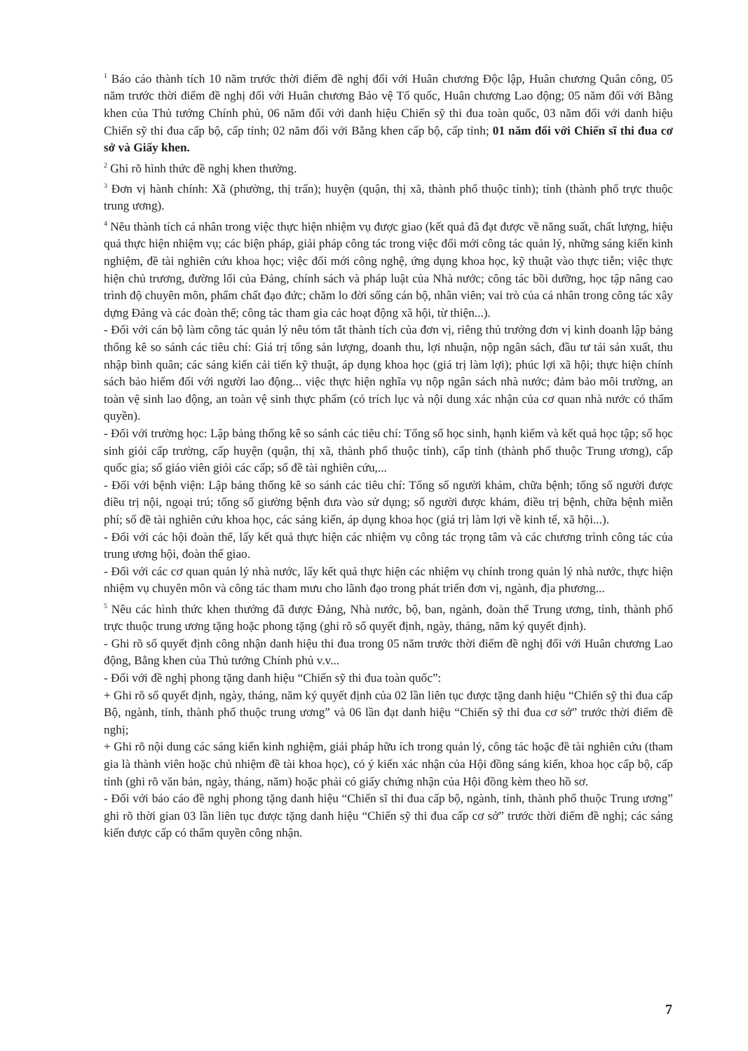<sup>1</sup> Báo cáo thành tích 10 năm trước thời điểm đề nghị đối với Huân chương Độc lập, Huân chương Quân công, 05 năm trước thời điểm đề nghị đối với Huân chương Bảo vệ Tổ quốc, Huân chương Lao động; 05 năm đối với Bằng khen của Thủ tướng Chính phủ, 06 năm đối với danh hiệu Chiến sỹ thi đua toàn quốc, 03 năm đối với danh hiệu Chiến sỹ thi đua cấp bộ, cấp tỉnh; 02 năm đối với Bằng khen cấp bộ, cấp tỉnh; 01 năm đối với Chiến sĩ thi đua cơ sở và Giấy khen.
<sup>2</sup> Ghi rõ hình thức đề nghị khen thưởng.
<sup>3</sup> Đơn vị hành chính: Xã (phường, thị trấn); huyện (quận, thị xã, thành phố thuộc tỉnh); tỉnh (thành phố trực thuộc trung ương).
<sup>4</sup> Nêu thành tích cá nhân trong việc thực hiện nhiệm vụ được giao (kết quả đã đạt được về năng suất, chất lượng, hiệu quả thực hiện nhiệm vụ; các biện pháp, giải pháp công tác trong việc đổi mới công tác quản lý, những sáng kiến kinh nghiệm, đề tài nghiên cứu khoa học; việc đổi mới công nghệ, ứng dụng khoa học, kỹ thuật vào thực tiễn; việc thực hiện chủ trương, đường lối của Đảng, chính sách và pháp luật của Nhà nước; công tác bồi dưỡng, học tập nâng cao trình độ chuyên môn, phẩm chất đạo đức; chăm lo đời sống cán bộ, nhân viên; vai trò của cá nhân trong công tác xây dựng Đảng và các đoàn thể; công tác tham gia các hoạt động xã hội, từ thiện...).
- Đối với cán bộ làm công tác quản lý nêu tóm tắt thành tích của đơn vị, riêng thủ trưởng đơn vị kinh doanh lập bảng thống kê so sánh các tiêu chí: Giá trị tổng sản lượng, doanh thu, lợi nhuận, nộp ngân sách, đầu tư tái sản xuất, thu nhập bình quân; các sáng kiến cải tiến kỹ thuật, áp dụng khoa học (giá trị làm lợi); phúc lợi xã hội; thực hiện chính sách bảo hiểm đối với người lao động... việc thực hiện nghĩa vụ nộp ngân sách nhà nước; đảm bảo môi trường, an toàn vệ sinh lao động, an toàn vệ sinh thực phẩm (có trích lục và nội dung xác nhận của cơ quan nhà nước có thẩm quyền).
- Đối với trường học: Lập bảng thống kê so sánh các tiêu chí: Tổng số học sinh, hạnh kiểm và kết quả học tập; số học sinh giỏi cấp trường, cấp huyện (quận, thị xã, thành phố thuộc tỉnh), cấp tỉnh (thành phố thuộc Trung ương), cấp quốc gia; số giáo viên giỏi các cấp; số đề tài nghiên cứu,...
- Đối với bệnh viện: Lập bảng thống kê so sánh các tiêu chí: Tổng số người khám, chữa bệnh; tổng số người được điều trị nội, ngoại trú; tổng số giường bệnh đưa vào sử dụng; số người được khám, điều trị bệnh, chữa bệnh miễn phí; số đề tài nghiên cứu khoa học, các sáng kiến, áp dụng khoa học (giá trị làm lợi về kinh tế, xã hội...).
- Đối với các hội đoàn thể, lấy kết quả thực hiện các nhiệm vụ công tác trọng tâm và các chương trình công tác của trung ương hội, đoàn thể giao.
- Đối với các cơ quan quản lý nhà nước, lấy kết quả thực hiện các nhiệm vụ chính trong quản lý nhà nước, thực hiện nhiệm vụ chuyên môn và công tác tham mưu cho lãnh đạo trong phát triển đơn vị, ngành, địa phương...
<sup>5</sup> Nêu các hình thức khen thưởng đã được Đảng, Nhà nước, bộ, ban, ngành, đoàn thể Trung ương, tỉnh, thành phố trực thuộc trung ương tặng hoặc phong tặng (ghi rõ số quyết định, ngày, tháng, năm ký quyết định).
- Ghi rõ số quyết định công nhận danh hiệu thi đua trong 05 năm trước thời điểm đề nghị đối với Huân chương Lao động, Bằng khen của Thủ tướng Chính phủ v.v...
- Đối với đề nghị phong tặng danh hiệu “Chiến sỹ thi đua toàn quốc”:
+ Ghi rõ số quyết định, ngày, tháng, năm ký quyết định của 02 lần liên tục được tặng danh hiệu “Chiến sỹ thi đua cấp Bộ, ngành, tỉnh, thành phố thuộc trung ương” và 06 lần đạt danh hiệu “Chiến sỹ thi đua cơ sở” trước thời điểm đề nghị;
+ Ghi rõ nội dung các sáng kiến kinh nghiệm, giải pháp hữu ích trong quản lý, công tác hoặc đề tài nghiên cứu (tham gia là thành viên hoặc chủ nhiệm đề tài khoa học), có ý kiến xác nhận của Hội đồng sáng kiến, khoa học cấp bộ, cấp tỉnh (ghi rõ văn bản, ngày, tháng, năm) hoặc phải có giấy chứng nhận của Hội đồng kèm theo hồ sơ.
- Đối với báo cáo đề nghị phong tặng danh hiệu “Chiến sĩ thi đua cấp bộ, ngành, tỉnh, thành phố thuộc Trung ương” ghi rõ thời gian 03 lần liên tục được tặng danh hiệu “Chiến sỹ thi đua cấp cơ sở” trước thời điểm đề nghị; các sáng kiến được cấp có thẩm quyền công nhận.
7